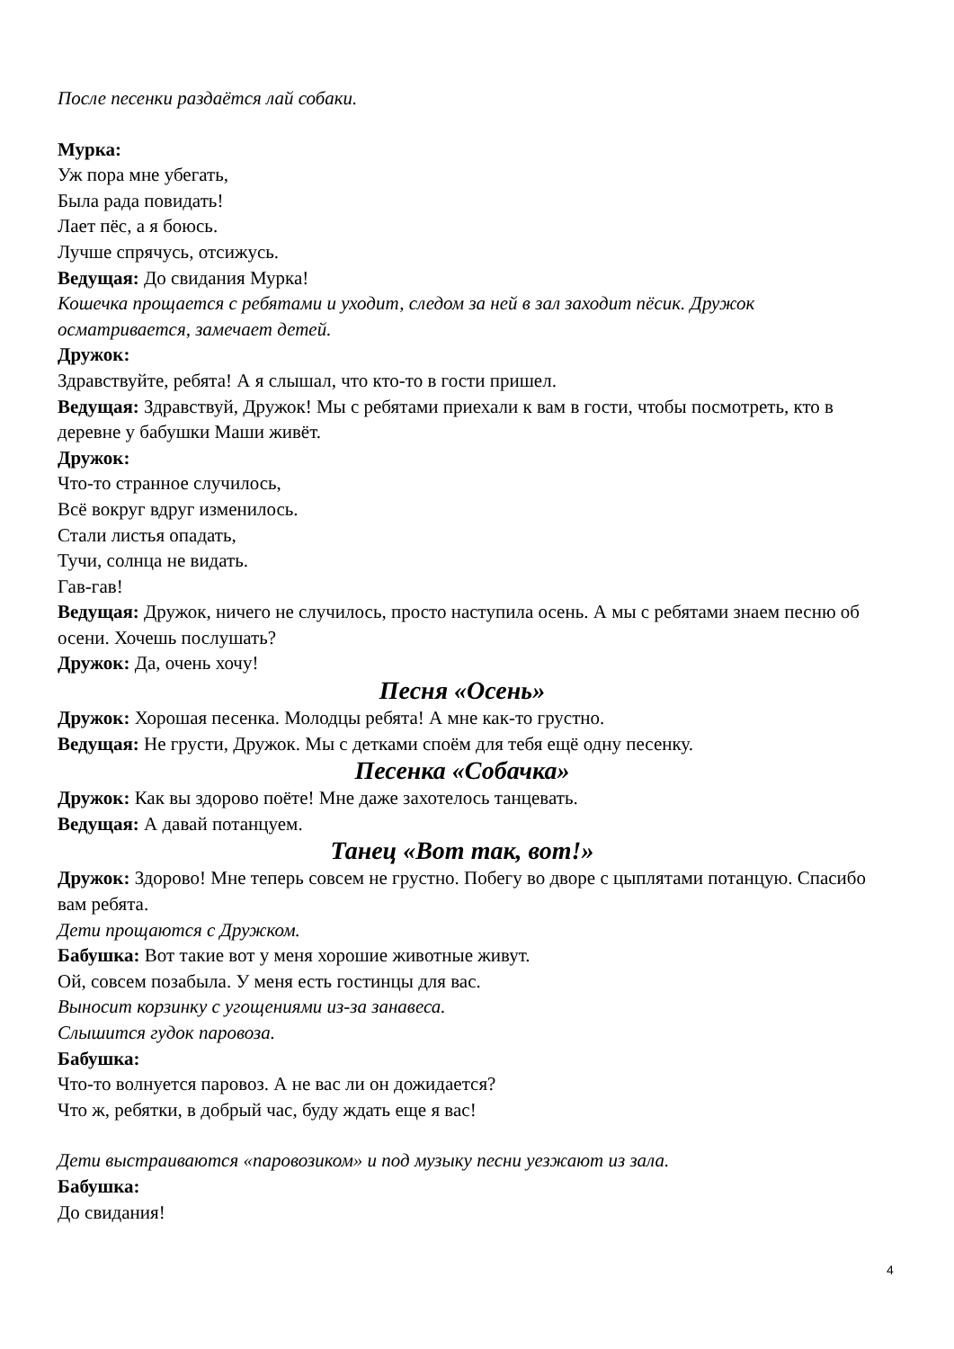После песенки раздаётся лай собаки.
Мурка:
Уж пора мне убегать,
Была рада повидать!
Лает пёс, а я боюсь.
Лучше спрячусь, отсижусь.
Ведущая: До свидания Мурка!
Кошечка прощается с ребятами и уходит, следом за ней в зал заходит пёсик. Дружок осматривается, замечает детей.
Дружок:
Здравствуйте, ребята! А я слышал, что кто-то в гости пришел.
Ведущая: Здравствуй, Дружок! Мы с ребятами приехали к вам в гости, чтобы посмотреть, кто в деревне у бабушки Маши живёт.
Дружок:
Что-то странное случилось,
Всё вокруг вдруг изменилось.
Стали листья опадать,
Тучи, солнца не видать.
Гав-гав!
Ведущая: Дружок, ничего не случилось, просто наступила осень. А мы с ребятами знаем песню об осени. Хочешь послушать?
Дружок: Да, очень хочу!
Песня «Осень»
Дружок: Хорошая песенка. Молодцы ребята! А мне как-то грустно.
Ведущая: Не грусти, Дружок. Мы с детками споём для тебя ещё одну песенку.
Песенка «Собачка»
Дружок: Как вы здорово поёте! Мне даже захотелось танцевать.
Ведущая: А давай потанцуем.
Танец «Вот так, вот!»
Дружок: Здорово! Мне теперь совсем не грустно. Побегу во дворе с цыплятами потанцую. Спасибо вам ребята.
Дети прощаются с Дружком.
Бабушка: Вот такие вот у меня хорошие животные живут.
Ой, совсем позабыла. У меня есть гостинцы для вас.
Выносит корзинку с угощениями из-за занавеса.
Слышится гудок паровоза.
Бабушка:
Что-то волнуется паровоз. А не вас ли он дожидается?
Что ж, ребятки, в добрый час, буду ждать еще я вас!
Дети выстраиваются «паровозиком» и под музыку песни уезжают из зала.
Бабушка:
До свидания!
4